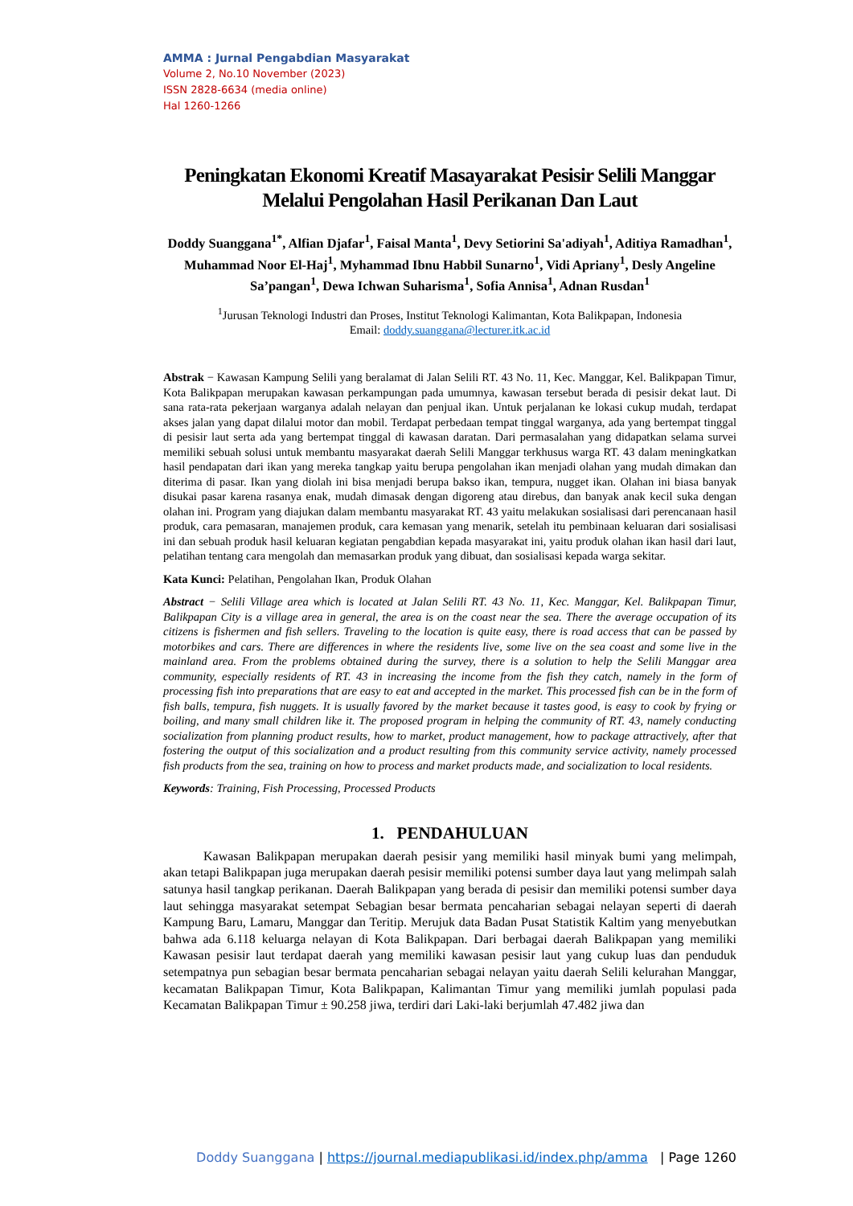AMMA : Jurnal Pengabdian Masyarakat
Volume 2, No.10 November (2023)
ISSN 2828-6634 (media online)
Hal 1260-1266
Peningkatan Ekonomi Kreatif Masayarakat Pesisir Selili Manggar Melalui Pengolahan Hasil Perikanan Dan Laut
Doddy Suanggana<sup>1*</sup>, Alfian Djafar<sup>1</sup>, Faisal Manta<sup>1</sup>, Devy Setiorini Sa'adiyah<sup>1</sup>, Aditiya Ramadhan<sup>1</sup>, Muhammad Noor El-Haj<sup>1</sup>, Myhammad Ibnu Habbil Sunarno<sup>1</sup>, Vidi Apriany<sup>1</sup>, Desly Angeline Sa’pangan<sup>1</sup>, Dewa Ichwan Suharisma<sup>1</sup>, Sofia Annisa<sup>1</sup>, Adnan Rusdan<sup>1</sup>
<sup>1</sup> Jurusan Teknologi Industri dan Proses, Institut Teknologi Kalimantan, Kota Balikpapan, Indonesia
Email: doddy.suanggana@lecturer.itk.ac.id
Abstrak − Kawasan Kampung Selili yang beralamat di Jalan Selili RT. 43 No. 11, Kec. Manggar, Kel. Balikpapan Timur, Kota Balikpapan merupakan kawasan perkampungan pada umumnya, kawasan tersebut berada di pesisir dekat laut. Di sana rata-rata pekerjaan warganya adalah nelayan dan penjual ikan. Untuk perjalanan ke lokasi cukup mudah, terdapat akses jalan yang dapat dilalui motor dan mobil. Terdapat perbedaan tempat tinggal warganya, ada yang bertempat tinggal di pesisir laut serta ada yang bertempat tinggal di kawasan daratan. Dari permasalahan yang didapatkan selama survei memiliki sebuah solusi untuk membantu masyarakat daerah Selili Manggar terkhusus warga RT. 43 dalam meningkatkan hasil pendapatan dari ikan yang mereka tangkap yaitu berupa pengolahan ikan menjadi olahan yang mudah dimakan dan diterima di pasar. Ikan yang diolah ini bisa menjadi berupa bakso ikan, tempura, nugget ikan. Olahan ini biasa banyak disukai pasar karena rasanya enak, mudah dimasak dengan digoreng atau direbus, dan banyak anak kecil suka dengan olahan ini. Program yang diajukan dalam membantu masyarakat RT. 43 yaitu melakukan sosialisasi dari perencanaan hasil produk, cara pemasaran, manajemen produk, cara kemasan yang menarik, setelah itu pembinaan keluaran dari sosialisasi ini dan sebuah produk hasil keluaran kegiatan pengabdian kepada masyarakat ini, yaitu produk olahan ikan hasil dari laut, pelatihan tentang cara mengolah dan memasarkan produk yang dibuat, dan sosialisasi kepada warga sekitar.
Kata Kunci: Pelatihan, Pengolahan Ikan, Produk Olahan
Abstract − Selili Village area which is located at Jalan Selili RT. 43 No. 11, Kec. Manggar, Kel. Balikpapan Timur, Balikpapan City is a village area in general, the area is on the coast near the sea. There the average occupation of its citizens is fishermen and fish sellers. Traveling to the location is quite easy, there is road access that can be passed by motorbikes and cars. There are differences in where the residents live, some live on the sea coast and some live in the mainland area. From the problems obtained during the survey, there is a solution to help the Selili Manggar area community, especially residents of RT. 43 in increasing the income from the fish they catch, namely in the form of processing fish into preparations that are easy to eat and accepted in the market. This processed fish can be in the form of fish balls, tempura, fish nuggets. It is usually favored by the market because it tastes good, is easy to cook by frying or boiling, and many small children like it. The proposed program in helping the community of RT. 43, namely conducting socialization from planning product results, how to market, product management, how to package attractively, after that fostering the output of this socialization and a product resulting from this community service activity, namely processed fish products from the sea, training on how to process and market products made, and socialization to local residents.
Keywords: Training, Fish Processing, Processed Products
1. PENDAHULUAN
Kawasan Balikpapan merupakan daerah pesisir yang memiliki hasil minyak bumi yang melimpah, akan tetapi Balikpapan juga merupakan daerah pesisir memiliki potensi sumber daya laut yang melimpah salah satunya hasil tangkap perikanan. Daerah Balikpapan yang berada di pesisir dan memiliki potensi sumber daya laut sehingga masyarakat setempat Sebagian besar bermata pencaharian sebagai nelayan seperti di daerah Kampung Baru, Lamaru, Manggar dan Teritip. Merujuk data Badan Pusat Statistik Kaltim yang menyebutkan bahwa ada 6.118 keluarga nelayan di Kota Balikpapan. Dari berbagai daerah Balikpapan yang memiliki Kawasan pesisir laut terdapat daerah yang memiliki kawasan pesisir laut yang cukup luas dan penduduk setempatnya pun sebagian besar bermata pencaharian sebagai nelayan yaitu daerah Selili kelurahan Manggar, kecamatan Balikpapan Timur, Kota Balikpapan, Kalimantan Timur yang memiliki jumlah populasi pada Kecamatan Balikpapan Timur ± 90.258 jiwa, terdiri dari Laki-laki berjumlah 47.482 jiwa dan
Doddy Suanggana | https://journal.mediapublikasi.id/index.php/amma | Page 1260